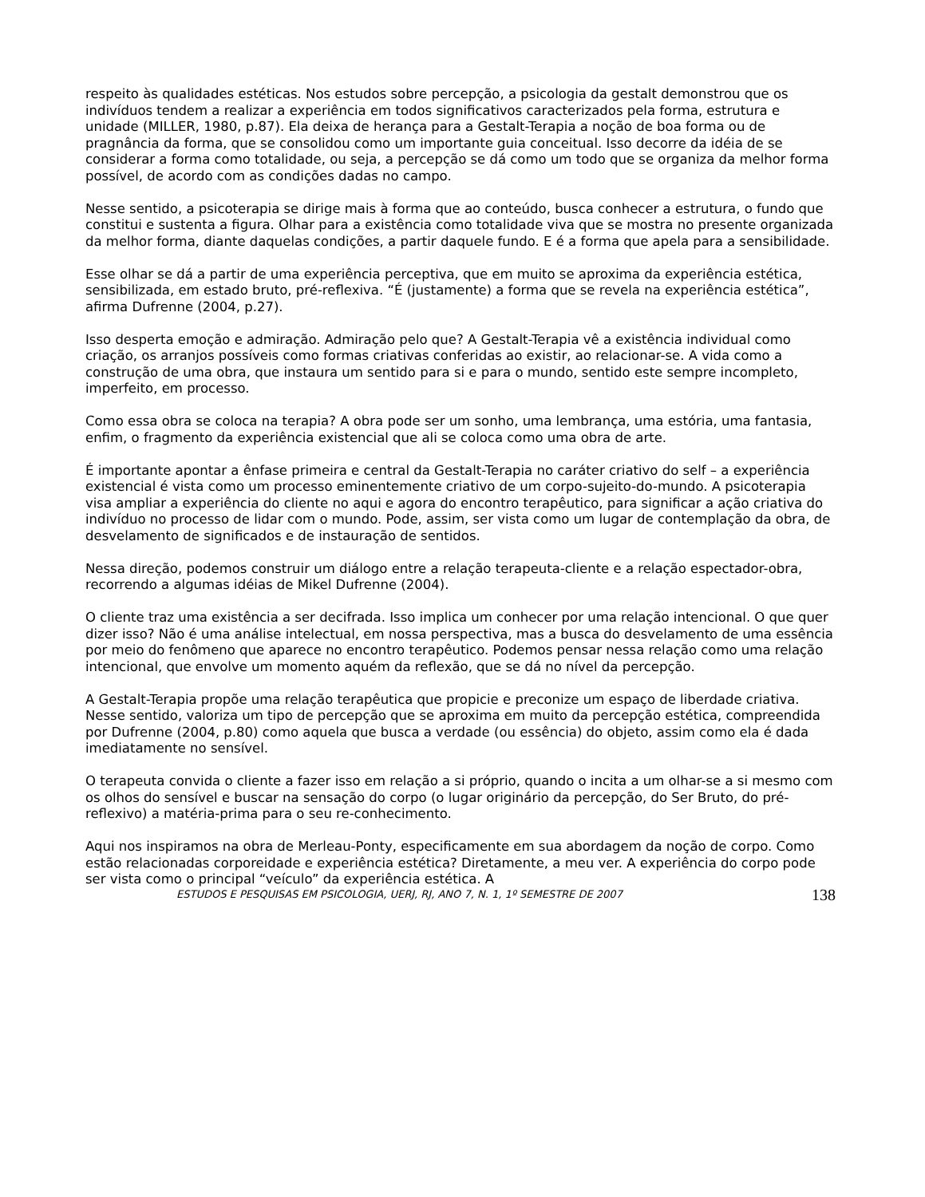respeito às qualidades estéticas. Nos estudos sobre percepção, a psicologia da gestalt demonstrou que os indivíduos tendem a realizar a experiência em todos significativos caracterizados pela forma, estrutura e unidade (MILLER, 1980, p.87). Ela deixa de herança para a Gestalt-Terapia a noção de boa forma ou de pragnância da forma, que se consolidou como um importante guia conceitual. Isso decorre da idéia de se considerar a forma como totalidade, ou seja, a percepção se dá como um todo que se organiza da melhor forma possível, de acordo com as condições dadas no campo.
Nesse sentido, a psicoterapia se dirige mais à forma que ao conteúdo, busca conhecer a estrutura, o fundo que constitui e sustenta a figura. Olhar para a existência como totalidade viva que se mostra no presente organizada da melhor forma, diante daquelas condições, a partir daquele fundo. E é a forma que apela para a sensibilidade.
Esse olhar se dá a partir de uma experiência perceptiva, que em muito se aproxima da experiência estética, sensibilizada, em estado bruto, pré-reflexiva. “É (justamente) a forma que se revela na experiência estética”, afirma Dufrenne (2004, p.27).
Isso desperta emoção e admiração. Admiração pelo que? A Gestalt-Terapia vê a existência individual como criação, os arranjos possíveis como formas criativas conferidas ao existir, ao relacionar-se. A vida como a construção de uma obra, que instaura um sentido para si e para o mundo, sentido este sempre incompleto, imperfeito, em processo.
Como essa obra se coloca na terapia? A obra pode ser um sonho, uma lembrança, uma estória, uma fantasia, enfim, o fragmento da experiência existencial que ali se coloca como uma obra de arte.
É importante apontar a ênfase primeira e central da Gestalt-Terapia no caráter criativo do self – a experiência existencial é vista como um processo eminentemente criativo de um corpo-sujeito-do-mundo. A psicoterapia visa ampliar a experiência do cliente no aqui e agora do encontro terapêutico, para significar a ação criativa do indivíduo no processo de lidar com o mundo. Pode, assim, ser vista como um lugar de contemplação da obra, de desvelamento de significados e de instauração de sentidos.
Nessa direção, podemos construir um diálogo entre a relação terapeuta-cliente e a relação espectador-obra, recorrendo a algumas idéias de Mikel Dufrenne (2004).
O cliente traz uma existência a ser decifrada. Isso implica um conhecer por uma relação intencional. O que quer dizer isso? Não é uma análise intelectual, em nossa perspectiva, mas a busca do desvelamento de uma essência por meio do fenômeno que aparece no encontro terapêutico. Podemos pensar nessa relação como uma relação intencional, que envolve um momento aquém da reflexão, que se dá no nível da percepção.
A Gestalt-Terapia propõe uma relação terapêutica que propicie e preconize um espaço de liberdade criativa. Nesse sentido, valoriza um tipo de percepção que se aproxima em muito da percepção estética, compreendida por Dufrenne (2004, p.80) como aquela que busca a verdade (ou essência) do objeto, assim como ela é dada imediatamente no sensível.
O terapeuta convida o cliente a fazer isso em relação a si próprio, quando o incita a um olhar-se a si mesmo com os olhos do sensível e buscar na sensação do corpo (o lugar originário da percepção, do Ser Bruto, do pré-reflexivo) a matéria-prima para o seu re-conhecimento.
Aqui nos inspiramos na obra de Merleau-Ponty, especificamente em sua abordagem da noção de corpo. Como estão relacionadas corporeidade e experiência estética? Diretamente, a meu ver. A experiência do corpo pode ser vista como o principal “veículo” da experiência estética. A
ESTUDOS E PESQUISAS EM PSICOLOGIA, UERJ, RJ, ANO 7, N. 1, 1º SEMESTRE DE 2007 138